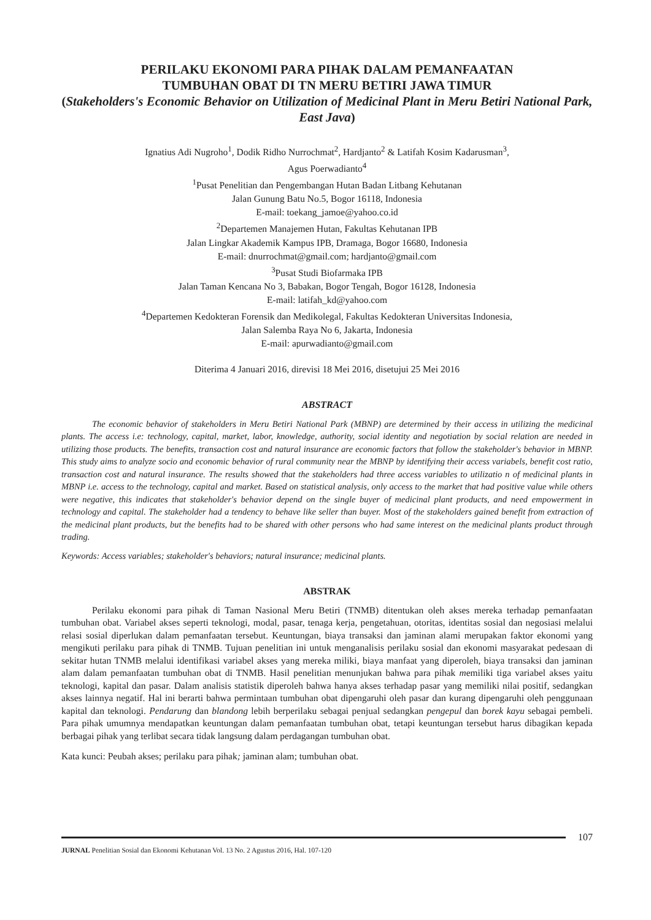PERILAKU EKONOMI PARA PIHAK DALAM PEMANFAATAN
TUMBUHAN OBAT DI TN MERU BETIRI JAWA TIMUR
(Stakeholders's Economic Behavior on Utilization of Medicinal Plant in Meru Betiri National Park, East Java)
Ignatius Adi Nugroho<sup>1</sup>, Dodik Ridho Nurrochmat<sup>2</sup>, Hardjanto<sup>2</sup> & Latifah Kosim Kadarusman<sup>3</sup>,
Agus Poerwadianto<sup>4</sup>
<sup>1</sup> Pusat Penelitian dan Pengembangan Hutan Badan Litbang Kehutanan
Jalan Gunung Batu No.5, Bogor 16118, Indonesia
E-mail: toekang_jamoe@yahoo.co.id
<sup>2</sup> Departemen Manajemen Hutan, Fakultas Kehutanan IPB
Jalan Lingkar Akademik Kampus IPB, Dramaga, Bogor 16680, Indonesia
E-mail: dnurrochmat@gmail.com; hardjanto@gmail.com
<sup>3</sup> Pusat Studi Biofarmaka IPB
Jalan Taman Kencana No 3, Babakan, Bogor Tengah, Bogor 16128, Indonesia
E-mail: latifah_kd@yahoo.com
<sup>4</sup> Departemen Kedokteran Forensik dan Medikolegal, Fakultas Kedokteran Universitas Indonesia,
Jalan Salemba Raya No 6, Jakarta, Indonesia
E-mail: apurwadianto@gmail.com
Diterima 4 Januari 2016, direvisi 18 Mei 2016, disetujui 25 Mei 2016
ABSTRACT
The economic behavior of stakeholders in Meru Betiri National Park (MBNP) are determined by their access in utilizing the medicinal plants. The access i.e: technology, capital, market, labor, knowledge, authority, social identity and negotiation by social relation are needed in utilizing those products. The benefits, transaction cost and natural insurance are economic factors that follow the stakeholder's behavior in MBNP. This study aims to analyze socio and economic behavior of rural community near the MBNP by identifying their access variabels, benefit cost ratio, transaction cost and natural insurance. The results showed that the stakeholders had three access variables to utilizatio n of medicinal plants in MBNP i.e. access to the technology, capital and market. Based on statistical analysis, only access to the market that had positive value while others were negative, this indicates that stakeholder's behavior depend on the single buyer of medicinal plant products, and need empowerment in technology and capital. The stakeholder had a tendency to behave like seller than buyer. Most of the stakeholders gained benefit from extraction of the medicinal plant products, but the benefits had to be shared with other persons who had same interest on the medicinal plants product through trading.
Keywords: Access variables; stakeholder's behaviors; natural insurance; medicinal plants.
ABSTRAK
Perilaku ekonomi para pihak di Taman Nasional Meru Betiri (TNMB) ditentukan oleh akses mereka terhadap pemanfaatan tumbuhan obat. Variabel akses seperti teknologi, modal, pasar, tenaga kerja, pengetahuan, otoritas, identitas sosial dan negosiasi melalui relasi sosial diperlukan dalam pemanfaatan tersebut. Keuntungan, biaya transaksi dan jaminan alami merupakan faktor ekonomi yang mengikuti perilaku para pihak di TNMB. Tujuan penelitian ini untuk menganalisis perilaku sosial dan ekonomi masyarakat pedesaan di sekitar hutan TNMB melalui identifikasi variabel akses yang mereka miliki, biaya manfaat yang diperoleh, biaya transaksi dan jaminan alam dalam pemanfaatan tumbuhan obat di TNMB. Hasil penelitian menunjukan bahwa para pihak memiliki tiga variabel akses yaitu teknologi, kapital dan pasar. Dalam analisis statistik diperoleh bahwa hanya akses terhadap pasar yang memiliki nilai positif, sedangkan akses lainnya negatif. Hal ini berarti bahwa permintaan tumbuhan obat dipengaruhi oleh pasar dan kurang dipengaruhi oleh penggunaan kapital dan teknologi. Pendarung dan blandong lebih berperilaku sebagai penjual sedangkan pengepul dan borek kayu sebagai pembeli. Para pihak umumnya mendapatkan keuntungan dalam pemanfaatan tumbuhan obat, tetapi keuntungan tersebut harus dibagikan kepada berbagai pihak yang terlibat secara tidak langsung dalam perdagangan tumbuhan obat.
Kata kunci: Peubah akses; perilaku para pihak; jaminan alam; tumbuhan obat.
107
JURNAL Penelitian Sosial dan Ekonomi Kehutanan Vol. 13 No. 2 Agustus 2016, Hal. 107-120